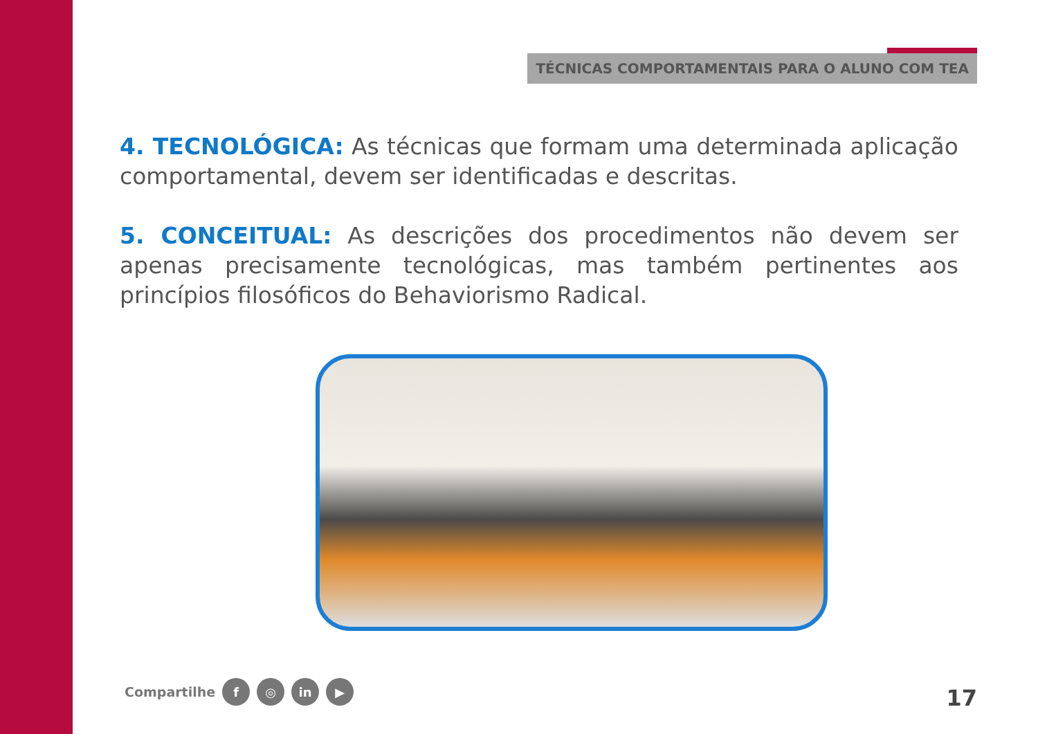TÉCNICAS COMPORTAMENTAIS PARA O ALUNO COM TEA
4. TECNOLÓGICA: As técnicas que formam uma determinada aplicação comportamental, devem ser identificadas e descritas.
5. CONCEITUAL: As descrições dos procedimentos não devem ser apenas precisamente tecnológicas, mas também pertinentes aos princípios filosóficos do Behaviorismo Radical.
Compartilhe f ◎ in ▶ 17